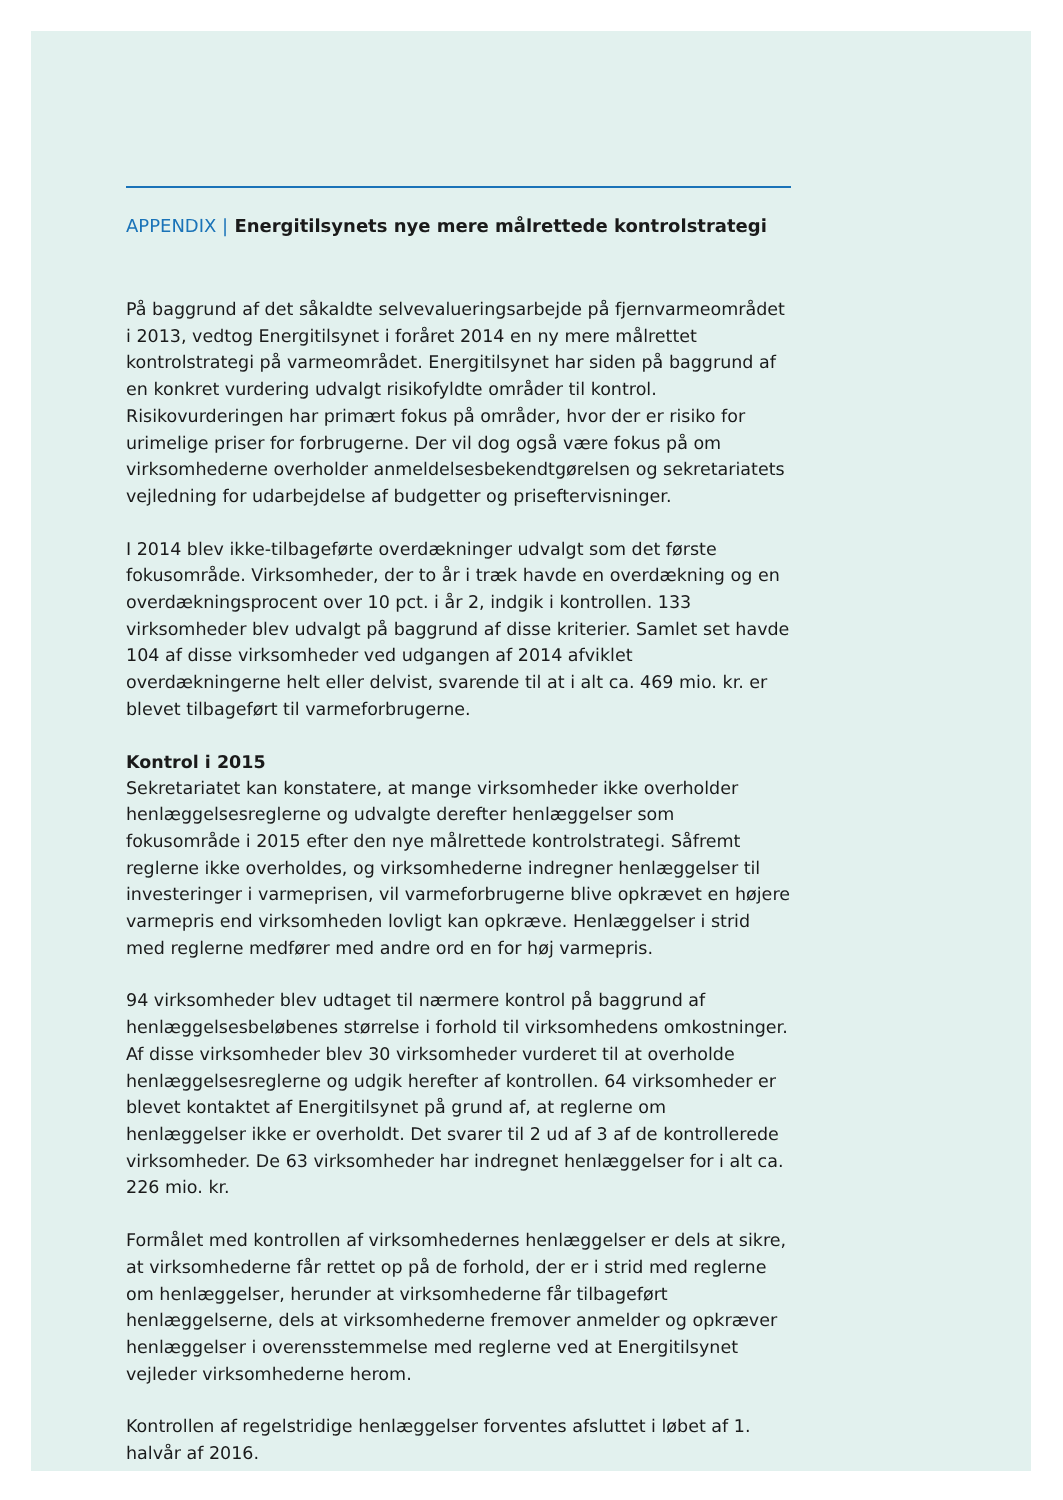APPENDIX | Energitilsynets nye mere målrettede kontrolstrategi
På baggrund af det såkaldte selvevalueringsarbejde på fjernvarmeområdet i 2013, vedtog Energitilsynet i foråret 2014 en ny mere målrettet kontrolstrategi på varmeområdet. Energitilsynet har siden på baggrund af en konkret vurdering udvalgt risikofyldte områder til kontrol. Risikovurderingen har primært fokus på områder, hvor der er risiko for urimelige priser for forbrugerne. Der vil dog også være fokus på om virksomhederne overholder anmeldelsesbekendtgørelsen og sekretariatets vejledning for udarbejdelse af budgetter og priseftervisninger.
I 2014 blev ikke-tilbageførte overdækninger udvalgt som det første fokusområde. Virksomheder, der to år i træk havde en overdækning og en overdækningsprocent over 10 pct. i år 2, indgik i kontrollen. 133 virksomheder blev udvalgt på baggrund af disse kriterier. Samlet set havde 104 af disse virksomheder ved udgangen af 2014 afviklet overdækningerne helt eller delvist, svarende til at i alt ca. 469 mio. kr. er blevet tilbageført til varmeforbrugerne.
Kontrol i 2015
Sekretariatet kan konstatere, at mange virksomheder ikke overholder henlæggelsesreglerne og udvalgte derefter henlæggelser som fokusområde i 2015 efter den nye målrettede kontrolstrategi. Såfremt reglerne ikke overholdes, og virksomhederne indregner henlæggelser til investeringer i varmeprisen, vil varmeforbrugerne blive opkrævet en højere varmepris end virksomheden lovligt kan opkræve. Henlæggelser i strid med reglerne medfører med andre ord en for høj varmepris.
94 virksomheder blev udtaget til nærmere kontrol på baggrund af henlæggelsesbeløbenes størrelse i forhold til virksomhedens omkostninger. Af disse virksomheder blev 30 virksomheder vurderet til at overholde henlæggelsesreglerne og udgik herefter af kontrollen. 64 virksomheder er blevet kontaktet af Energitilsynet på grund af, at reglerne om henlæggelser ikke er overholdt. Det svarer til 2 ud af 3 af de kontrollerede virksomheder. De 63 virksomheder har indregnet henlæggelser for i alt ca. 226 mio. kr.
Formålet med kontrollen af virksomhedernes henlæggelser er dels at sikre, at virksomhederne får rettet op på de forhold, der er i strid med reglerne om henlæggelser, herunder at virksomhederne får tilbageført henlæggelserne, dels at virksomhederne fremover anmelder og opkræver henlæggelser i overensstemmelse med reglerne ved at Energitilsynet vejleder virksomhederne herom.
Kontrollen af regelstridige henlæggelser forventes afsluttet i løbet af 1. halvår af 2016.